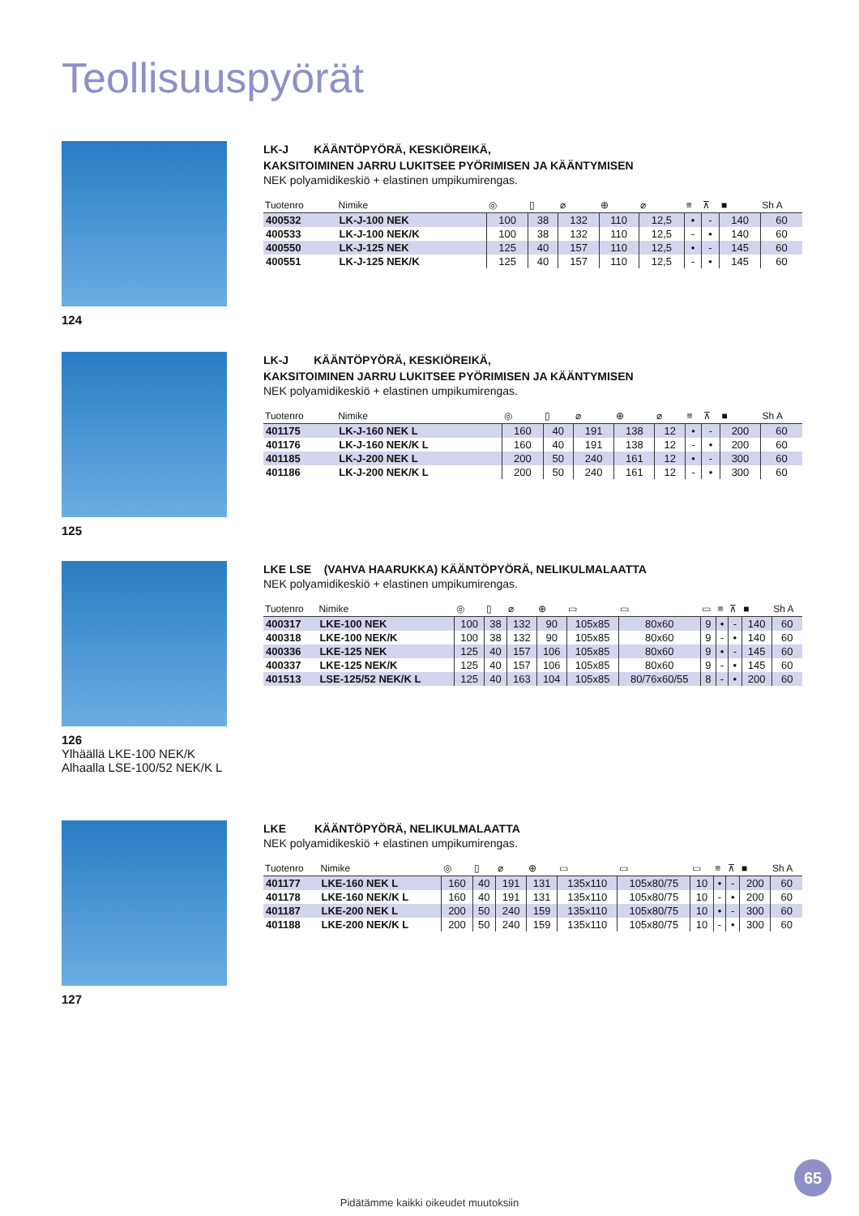Teollisuuspyörät
124
LK-J KÄÄNTÖPYÖRÄ, KESKIÖREIKÄ,
KAKSITOIMINEN JARRU LUKITSEE PYÖRIMISEN JA KÄÄNTYMISEN
NEK polyamidikeskiö + elastinen umpikumirengas.
| Tuotenro | Nimike | ◎ | ▯ | ⌀ | ⊕ | ⌀ | ≡ | ⊼ | ■ | Sh A |
| --- | --- | --- | --- | --- | --- | --- | --- | --- | --- | --- |
| 400532 | LK-J-100 NEK | 100 | 38 | 132 | 110 | 12,5 | • | - | 140 | 60 |
| 400533 | LK-J-100 NEK/K | 100 | 38 | 132 | 110 | 12,5 | - | • | 140 | 60 |
| 400550 | LK-J-125 NEK | 125 | 40 | 157 | 110 | 12,5 | • | - | 145 | 60 |
| 400551 | LK-J-125 NEK/K | 125 | 40 | 157 | 110 | 12,5 | - | • | 145 | 60 |
125
LK-J KÄÄNTÖPYÖRÄ, KESKIÖREIKÄ,
KAKSITOIMINEN JARRU LUKITSEE PYÖRIMISEN JA KÄÄNTYMISEN
NEK polyamidikeskiö + elastinen umpikumirengas.
| Tuotenro | Nimike | ◎ | ▯ | ⌀ | ⊕ | ⌀ | ≡ | ⊼ | ■ | Sh A |
| --- | --- | --- | --- | --- | --- | --- | --- | --- | --- | --- |
| 401175 | LK-J-160 NEK L | 160 | 40 | 191 | 138 | 12 | • | - | 200 | 60 |
| 401176 | LK-J-160 NEK/K L | 160 | 40 | 191 | 138 | 12 | - | • | 200 | 60 |
| 401185 | LK-J-200 NEK L | 200 | 50 | 240 | 161 | 12 | • | - | 300 | 60 |
| 401186 | LK-J-200 NEK/K L | 200 | 50 | 240 | 161 | 12 | - | • | 300 | 60 |
126
Ylhäällä LKE-100 NEK/K
Alhaalla LSE-100/52 NEK/K L
LKE LSE (VAHVA HAARUKKA) KÄÄNTÖPYÖRÄ, NELIKULMALAATTA
NEK polyamidikeskiö + elastinen umpikumirengas.
| Tuotenro | Nimike | ◎ | ▯ | ⌀ | ⊕ | ▭ | ▭ | ▭ | ≡ | ⊼ | ■ | Sh A |
| --- | --- | --- | --- | --- | --- | --- | --- | --- | --- | --- | --- | --- |
| 400317 | LKE-100 NEK | 100 | 38 | 132 | 90 | 105x85 | 80x60 | 9 | • | - | 140 | 60 |
| 400318 | LKE-100 NEK/K | 100 | 38 | 132 | 90 | 105x85 | 80x60 | 9 | - | • | 140 | 60 |
| 400336 | LKE-125 NEK | 125 | 40 | 157 | 106 | 105x85 | 80x60 | 9 | • | - | 145 | 60 |
| 400337 | LKE-125 NEK/K | 125 | 40 | 157 | 106 | 105x85 | 80x60 | 9 | - | • | 145 | 60 |
| 401513 | LSE-125/52 NEK/K L | 125 | 40 | 163 | 104 | 105x85 | 80/76x60/55 | 8 | - | • | 200 | 60 |
127
LKE KÄÄNTÖPYÖRÄ, NELIKULMALAATTA
NEK polyamidikeskiö + elastinen umpikumirengas.
| Tuotenro | Nimike | ◎ | ▯ | ⌀ | ⊕ | ▭ | ▭ | ▭ | ≡ | ⊼ | ■ | Sh A |
| --- | --- | --- | --- | --- | --- | --- | --- | --- | --- | --- | --- | --- |
| 401177 | LKE-160 NEK L | 160 | 40 | 191 | 131 | 135x110 | 105x80/75 | 10 | • | - | 200 | 60 |
| 401178 | LKE-160 NEK/K L | 160 | 40 | 191 | 131 | 135x110 | 105x80/75 | 10 | - | • | 200 | 60 |
| 401187 | LKE-200 NEK L | 200 | 50 | 240 | 159 | 135x110 | 105x80/75 | 10 | • | - | 300 | 60 |
| 401188 | LKE-200 NEK/K L | 200 | 50 | 240 | 159 | 135x110 | 105x80/75 | 10 | - | • | 300 | 60 |
65
Pidätämme kaikki oikeudet muutoksiin